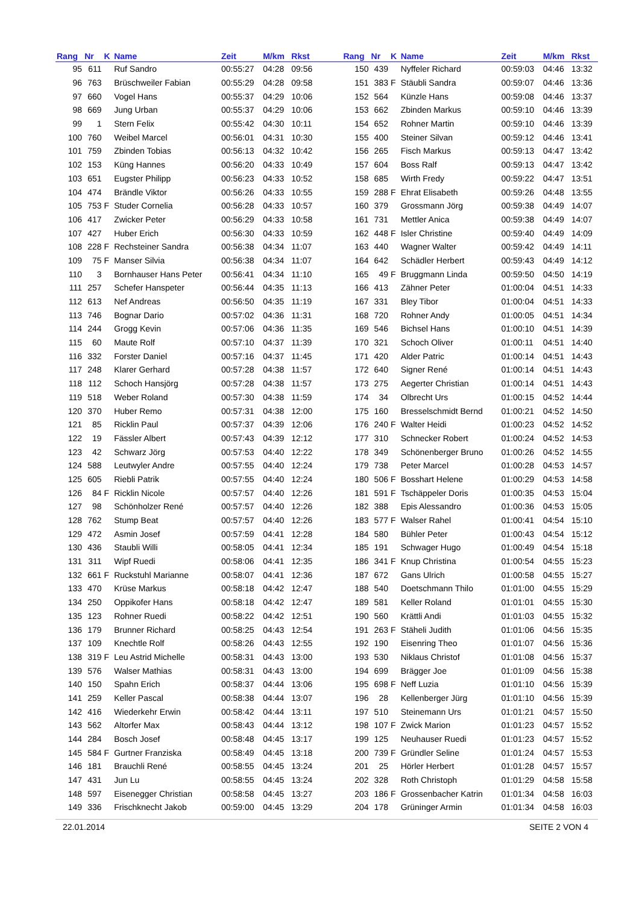| Rang | Nr | K | Name | Zeit | M/km | Rkst | | Rang | Nr | K | Name | Zeit | M/km | Rkst |
| --- | --- | --- | --- | --- | --- | --- | --- | --- | --- | --- | --- | --- | --- | --- |
| 95 | 611 | | Ruf Sandro | 00:55:27 | 04:28 | 09:56 | | 150 | 439 | | Nyffeler Richard | 00:59:03 | 04:46 | 13:32 |
| 96 | 763 | | Brüschweiler Fabian | 00:55:29 | 04:28 | 09:58 | | 151 | 383 | F | Stäubli Sandra | 00:59:07 | 04:46 | 13:36 |
| 97 | 660 | | Vogel Hans | 00:55:37 | 04:29 | 10:06 | | 152 | 564 | | Künzle Hans | 00:59:08 | 04:46 | 13:37 |
| 98 | 669 | | Jung Urban | 00:55:37 | 04:29 | 10:06 | | 153 | 662 | | Zbinden Markus | 00:59:10 | 04:46 | 13:39 |
| 99 | 1 | | Stern Felix | 00:55:42 | 04:30 | 10:11 | | 154 | 652 | | Rohner Martin | 00:59:10 | 04:46 | 13:39 |
| 100 | 760 | | Weibel Marcel | 00:56:01 | 04:31 | 10:30 | | 155 | 400 | | Steiner Silvan | 00:59:12 | 04:46 | 13:41 |
| 101 | 759 | | Zbinden Tobias | 00:56:13 | 04:32 | 10:42 | | 156 | 265 | | Fisch Markus | 00:59:13 | 04:47 | 13:42 |
| 102 | 153 | | Küng Hannes | 00:56:20 | 04:33 | 10:49 | | 157 | 604 | | Boss Ralf | 00:59:13 | 04:47 | 13:42 |
| 103 | 651 | | Eugster Philipp | 00:56:23 | 04:33 | 10:52 | | 158 | 685 | | Wirth Fredy | 00:59:22 | 04:47 | 13:51 |
| 104 | 474 | | Brändle Viktor | 00:56:26 | 04:33 | 10:55 | | 159 | 288 | F | Ehrat Elisabeth | 00:59:26 | 04:48 | 13:55 |
| 105 | 753 | F | Studer Cornelia | 00:56:28 | 04:33 | 10:57 | | 160 | 379 | | Grossmann Jörg | 00:59:38 | 04:49 | 14:07 |
| 106 | 417 | | Zwicker Peter | 00:56:29 | 04:33 | 10:58 | | 161 | 731 | | Mettler Anica | 00:59:38 | 04:49 | 14:07 |
| 107 | 427 | | Huber Erich | 00:56:30 | 04:33 | 10:59 | | 162 | 448 | F | Isler Christine | 00:59:40 | 04:49 | 14:09 |
| 108 | 228 | F | Rechsteiner Sandra | 00:56:38 | 04:34 | 11:07 | | 163 | 440 | | Wagner Walter | 00:59:42 | 04:49 | 14:11 |
| 109 | 75 | F | Manser Silvia | 00:56:38 | 04:34 | 11:07 | | 164 | 642 | | Schädler Herbert | 00:59:43 | 04:49 | 14:12 |
| 110 | 3 | | Bornhauser Hans Peter | 00:56:41 | 04:34 | 11:10 | | 165 | 49 | F | Bruggmann Linda | 00:59:50 | 04:50 | 14:19 |
| 111 | 257 | | Schefer Hanspeter | 00:56:44 | 04:35 | 11:13 | | 166 | 413 | | Zähner Peter | 01:00:04 | 04:51 | 14:33 |
| 112 | 613 | | Nef Andreas | 00:56:50 | 04:35 | 11:19 | | 167 | 331 | | Bley Tibor | 01:00:04 | 04:51 | 14:33 |
| 113 | 746 | | Bognar Dario | 00:57:02 | 04:36 | 11:31 | | 168 | 720 | | Rohner Andy | 01:00:05 | 04:51 | 14:34 |
| 114 | 244 | | Grogg Kevin | 00:57:06 | 04:36 | 11:35 | | 169 | 546 | | Bichsel Hans | 01:00:10 | 04:51 | 14:39 |
| 115 | 60 | | Maute Rolf | 00:57:10 | 04:37 | 11:39 | | 170 | 321 | | Schoch Oliver | 01:00:11 | 04:51 | 14:40 |
| 116 | 332 | | Forster Daniel | 00:57:16 | 04:37 | 11:45 | | 171 | 420 | | Alder Patric | 01:00:14 | 04:51 | 14:43 |
| 117 | 248 | | Klarer Gerhard | 00:57:28 | 04:38 | 11:57 | | 172 | 640 | | Signer René | 01:00:14 | 04:51 | 14:43 |
| 118 | 112 | | Schoch Hansjörg | 00:57:28 | 04:38 | 11:57 | | 173 | 275 | | Aegerter Christian | 01:00:14 | 04:51 | 14:43 |
| 119 | 518 | | Weber Roland | 00:57:30 | 04:38 | 11:59 | | 174 | 34 | | Olbrecht Urs | 01:00:15 | 04:52 | 14:44 |
| 120 | 370 | | Huber Remo | 00:57:31 | 04:38 | 12:00 | | 175 | 160 | | Bresselschmidt Bernd | 01:00:21 | 04:52 | 14:50 |
| 121 | 85 | | Ricklin Paul | 00:57:37 | 04:39 | 12:06 | | 176 | 240 | F | Walter Heidi | 01:00:23 | 04:52 | 14:52 |
| 122 | 19 | | Fässler Albert | 00:57:43 | 04:39 | 12:12 | | 177 | 310 | | Schnecker Robert | 01:00:24 | 04:52 | 14:53 |
| 123 | 42 | | Schwarz Jörg | 00:57:53 | 04:40 | 12:22 | | 178 | 349 | | Schönenberger Bruno | 01:00:26 | 04:52 | 14:55 |
| 124 | 588 | | Leutwyler Andre | 00:57:55 | 04:40 | 12:24 | | 179 | 738 | | Peter Marcel | 01:00:28 | 04:53 | 14:57 |
| 125 | 605 | | Riebli Patrik | 00:57:55 | 04:40 | 12:24 | | 180 | 506 | F | Bosshart Helene | 01:00:29 | 04:53 | 14:58 |
| 126 | 84 | F | Ricklin Nicole | 00:57:57 | 04:40 | 12:26 | | 181 | 591 | F | Tschäppeler Doris | 01:00:35 | 04:53 | 15:04 |
| 127 | 98 | | Schönholzer René | 00:57:57 | 04:40 | 12:26 | | 182 | 388 | | Epis Alessandro | 01:00:36 | 04:53 | 15:05 |
| 128 | 762 | | Stump Beat | 00:57:57 | 04:40 | 12:26 | | 183 | 577 | F | Walser Rahel | 01:00:41 | 04:54 | 15:10 |
| 129 | 472 | | Asmin Josef | 00:57:59 | 04:41 | 12:28 | | 184 | 580 | | Bühler Peter | 01:00:43 | 04:54 | 15:12 |
| 130 | 436 | | Staubli Willi | 00:58:05 | 04:41 | 12:34 | | 185 | 191 | | Schwager Hugo | 01:00:49 | 04:54 | 15:18 |
| 131 | 311 | | Wipf Ruedi | 00:58:06 | 04:41 | 12:35 | | 186 | 341 | F | Knup Christina | 01:00:54 | 04:55 | 15:23 |
| 132 | 661 | F | Ruckstuhl Marianne | 00:58:07 | 04:41 | 12:36 | | 187 | 672 | | Gans Ulrich | 01:00:58 | 04:55 | 15:27 |
| 133 | 470 | | Krüse Markus | 00:58:18 | 04:42 | 12:47 | | 188 | 540 | | Doetschmann Thilo | 01:01:00 | 04:55 | 15:29 |
| 134 | 250 | | Oppikofer Hans | 00:58:18 | 04:42 | 12:47 | | 189 | 581 | | Keller Roland | 01:01:01 | 04:55 | 15:30 |
| 135 | 123 | | Rohner Ruedi | 00:58:22 | 04:42 | 12:51 | | 190 | 560 | | Krättli Andi | 01:01:03 | 04:55 | 15:32 |
| 136 | 179 | | Brunner Richard | 00:58:25 | 04:43 | 12:54 | | 191 | 263 | F | Stäheli Judith | 01:01:06 | 04:56 | 15:35 |
| 137 | 109 | | Knechtle Rolf | 00:58:26 | 04:43 | 12:55 | | 192 | 190 | | Eisenring Theo | 01:01:07 | 04:56 | 15:36 |
| 138 | 319 | F | Leu Astrid Michelle | 00:58:31 | 04:43 | 13:00 | | 193 | 530 | | Niklaus Christof | 01:01:08 | 04:56 | 15:37 |
| 139 | 576 | | Walser Mathias | 00:58:31 | 04:43 | 13:00 | | 194 | 699 | | Brägger Joe | 01:01:09 | 04:56 | 15:38 |
| 140 | 150 | | Spahn Erich | 00:58:37 | 04:44 | 13:06 | | 195 | 698 | F | Neff Luzia | 01:01:10 | 04:56 | 15:39 |
| 141 | 259 | | Keller Pascal | 00:58:38 | 04:44 | 13:07 | | 196 | 28 | | Kellenberger Jürg | 01:01:10 | 04:56 | 15:39 |
| 142 | 416 | | Wiederkehr Erwin | 00:58:42 | 04:44 | 13:11 | | 197 | 510 | | Steinemann Urs | 01:01:21 | 04:57 | 15:50 |
| 143 | 562 | | Altorfer Max | 00:58:43 | 04:44 | 13:12 | | 198 | 107 | F | Zwick Marion | 01:01:23 | 04:57 | 15:52 |
| 144 | 284 | | Bosch Josef | 00:58:48 | 04:45 | 13:17 | | 199 | 125 | | Neuhauser Ruedi | 01:01:23 | 04:57 | 15:52 |
| 145 | 584 | F | Gurtner Franziska | 00:58:49 | 04:45 | 13:18 | | 200 | 739 | F | Gründler Seline | 01:01:24 | 04:57 | 15:53 |
| 146 | 181 | | Brauchli René | 00:58:55 | 04:45 | 13:24 | | 201 | 25 | | Hörler Herbert | 01:01:28 | 04:57 | 15:57 |
| 147 | 431 | | Jun Lu | 00:58:55 | 04:45 | 13:24 | | 202 | 328 | | Roth Christoph | 01:01:29 | 04:58 | 15:58 |
| 148 | 597 | | Eisenegger Christian | 00:58:58 | 04:45 | 13:27 | | 203 | 186 | F | Grossenbacher Katrin | 01:01:34 | 04:58 | 16:03 |
| 149 | 336 | | Frischknecht Jakob | 00:59:00 | 04:45 | 13:29 | | 204 | 178 | | Grüninger Armin | 01:01:34 | 04:58 | 16:03 |
22.01.2014 SEITE 2 VON 4